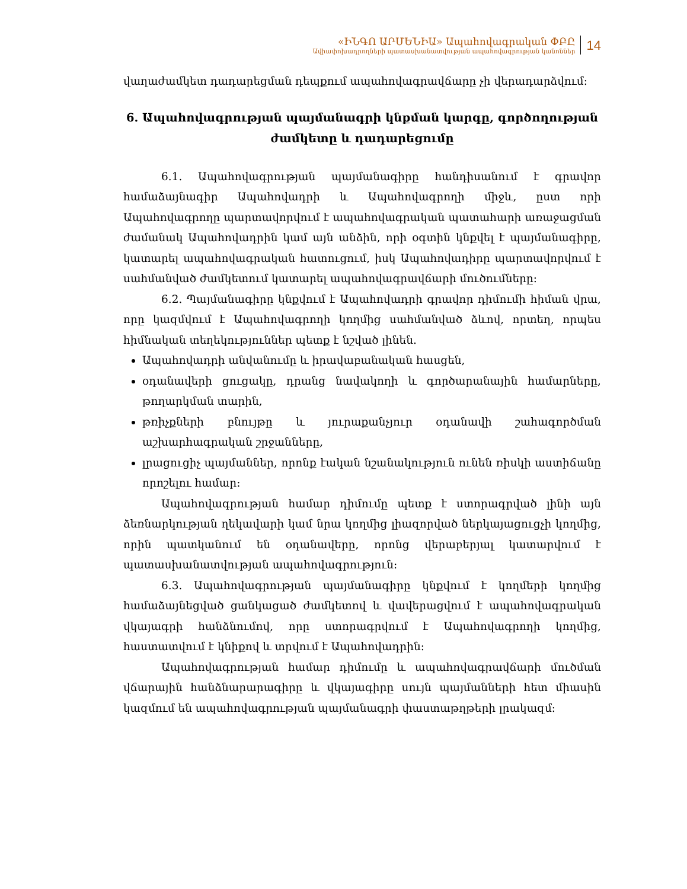«ԻՆԳՈ ԱՐՄԵՆԻԱ» Ապահովագրական ՓԲԸ
Ավիափոխադրողների պատասխանատվության ապահովագրության կանոններ
14
վաղաժամկետ դադարեցման դեպքում ապահովագրավճարը չի վերադարձվում:
6. Ապահովագրության պայմանագրի կնքման կարգը, գործողության ժամկետը և դադարեցումը
6.1. Ապահովագրության պայմանագիրը հանդիսանում է գրավոր համաձայնագիր Ապահովադրի և Ապահովագրողի միջև, ըստ որի Ապահովագրողը պարտավորվում է ապահովագրական պատահարի առաջացման ժամանակ Ապահովադրին կամ այն անձին, որի օգտին կնքվել է պայմանագիրը, կատարել ապահովագրական հատուցում, իսկ Ապահովադիրը պարտավորվում է սահմանված ժամկետում կատարել ապահովագրավճարի մուծումները:
6.2. Պայմանագիրը կնքվում է Ապահովադրի գրավոր դիմումի հիման վրա, որը կազմվում է Ապահովագրողի կողմից սահմանված ձևով, որտեղ, որպես հիմնական տեղեկություններ պետք է նշված լինեն.
Ապահովադրի անվանումը և իրավաբանական հասցեն,
օդանավերի ցուցակը, դրանց նավակողի և գործարանային համարները, թողարկման տարին,
թռիչքների բնույթը և յուրաքանչյուր օդանավի շահագործման աշխարհագրական շրջանները,
լրացուցիչ պայմաններ, որոնք էական նշանակություն ունեն ռիսկի աստիճանը որոշելու համար:
Ապահովագրության համար դիմումը պետք է ստորագրված լինի այն ձեռնարկության ղեկավարի կամ նրա կողմից լիազորված ներկայացուցչի կողմից, որին պատկանում են օդանավերը, որոնց վերաբերյալ կատարվում է պատասխանատվության ապահովագրություն:
6.3. Ապահովագրության պայմանագիրը կնքվում է կողմերի կողմից համաձայնեցված ցանկացած ժամկետով և վավերացվում է ապահովագրական վկայագրի հանձնումով, որը ստորագրվում է Ապահովագրողի կողմից, հաստատվում է կնիքով և տրվում է Ապահովադրին:
Ապահովագրության համար դիմումը և ապահովագրավճարի մուծման վճարային հանձնարարագիրը և վկայագիրը սույն պայմանների հետ միասին կազմում են ապահովագրության պայմանագրի փաստաթղթերի լրակազմ: